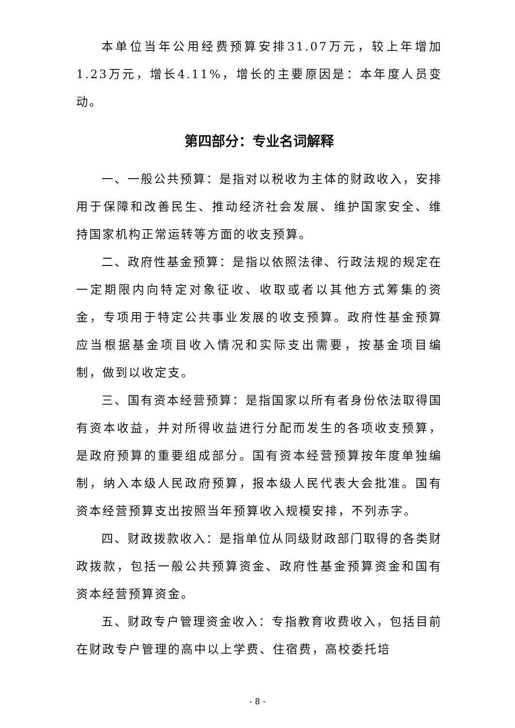本单位当年公用经费预算安排31.07万元，较上年增加1.23万元，增长4.11%，增长的主要原因是：本年度人员变动。
第四部分：专业名词解释
一、一般公共预算：是指对以税收为主体的财政收入，安排用于保障和改善民生、推动经济社会发展、维护国家安全、维持国家机构正常运转等方面的收支预算。
二、政府性基金预算：是指以依照法律、行政法规的规定在一定期限内向特定对象征收、收取或者以其他方式筹集的资金，专项用于特定公共事业发展的收支预算。政府性基金预算应当根据基金项目收入情况和实际支出需要，按基金项目编制，做到以收定支。
三、国有资本经营预算：是指国家以所有者身份依法取得国有资本收益，并对所得收益进行分配而发生的各项收支预算，是政府预算的重要组成部分。国有资本经营预算按年度单独编制，纳入本级人民政府预算，报本级人民代表大会批准。国有资本经营预算支出按照当年预算收入规模安排，不列赤字。
四、财政拨款收入：是指单位从同级财政部门取得的各类财政拨款，包括一般公共预算资金、政府性基金预算资金和国有资本经营预算资金。
五、财政专户管理资金收入：专指教育收费收入，包括目前在财政专户管理的高中以上学费、住宿费，高校委托培
- 8 -